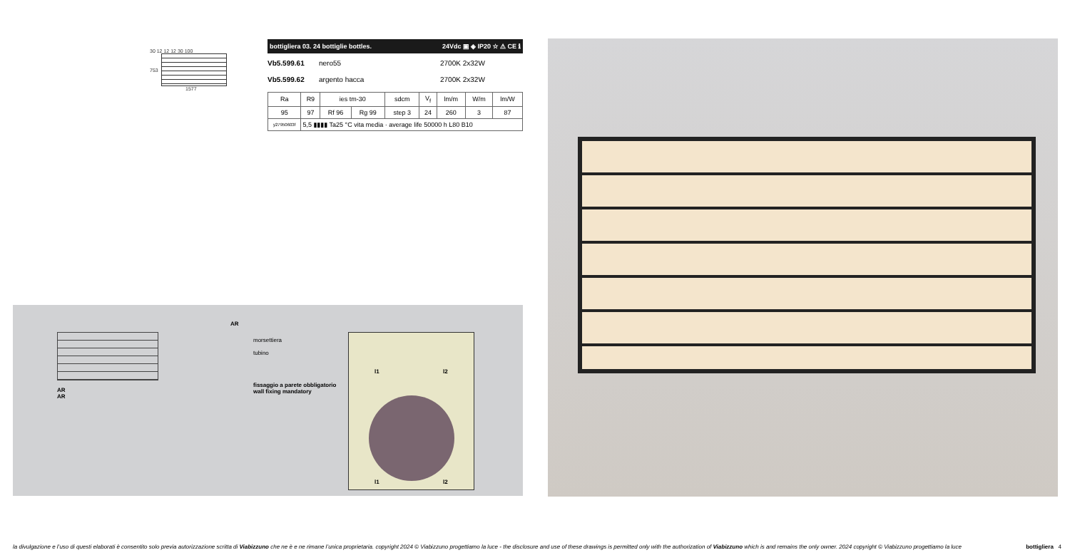30 12 12 12 30 100
753
1577
bottigliera 03. 24 bottiglie bottles. 24Vdc ▣ ◈ IP20 ☆ ⚠ CE ℹ
Vb5.599.61 nero55 2700K 2x32W
Vb5.599.62 argento hacca 2700K 2x32W
| Ra | R9 | ies tm-30 | | sdcm | V<sub>f</sub> | lm/m | W/m | lm/W |
| --- | --- | --- | --- | --- | --- | --- | --- | --- |
| 95 | 97 | Rf 96 | Rg 99 | step 3 | 24 | 260 | 3 | 87 |
| y27950603f | 5,5 ▮▮▮▮ Ta25 °C vita media · average life 50000 h L80 B10 | | | | | | | |
AR
AR
AR
morsettiera
tubino
fissaggio a parete obbligatorio
wall fixing mandatory
l1 l2
l1 l2
la divulgazione e l’uso di questi elaborati è consentito solo previa autorizzazione scritta di Viabizzuno che ne è e ne rimane l’unica proprietaria. copyright 2024 © Viabizzuno progettiamo la luce - the disclosure and use of these drawings is permitted only with the authorization of Viabizzuno which is and remains the only owner. 2024 copyright © Viabizzuno progettiamo la luce bottigliera 4